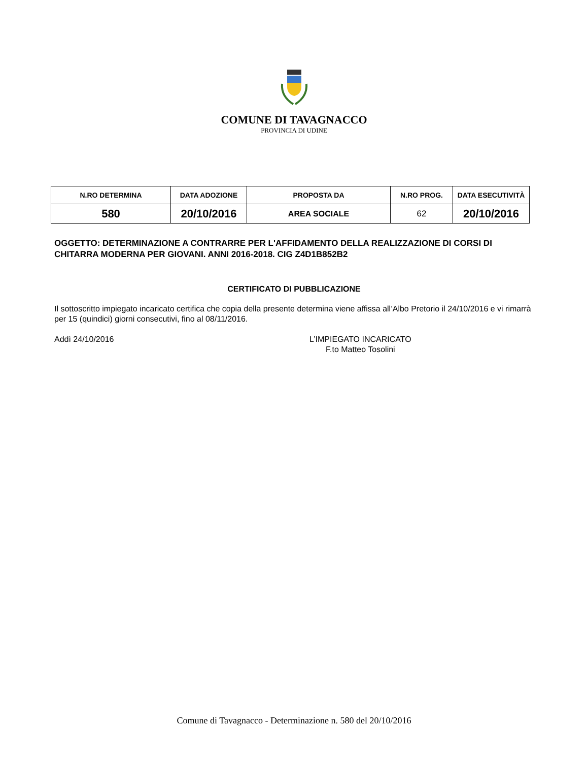COMUNE DI TAVAGNACCO
PROVINCIA DI UDINE
| N.RO DETERMINA | DATA ADOZIONE | PROPOSTA DA | N.RO PROG. | DATA ESECUTIVITÀ |
| --- | --- | --- | --- | --- |
| 580 | 20/10/2016 | AREA SOCIALE | 62 | 20/10/2016 |
OGGETTO: DETERMINAZIONE A CONTRARRE PER L'AFFIDAMENTO DELLA REALIZZAZIONE DI CORSI DI CHITARRA MODERNA PER GIOVANI. ANNI 2016-2018. CIG Z4D1B852B2
CERTIFICATO DI PUBBLICAZIONE
Il sottoscritto impiegato incaricato certifica che copia della presente determina viene affissa all’Albo Pretorio il 24/10/2016 e vi rimarrà per 15 (quindici) giorni consecutivi, fino al 08/11/2016.
Addì 24/10/2016 L’IMPIEGATO INCARICATO
F.to Matteo Tosolini
Comune di Tavagnacco - Determinazione n. 580 del 20/10/2016